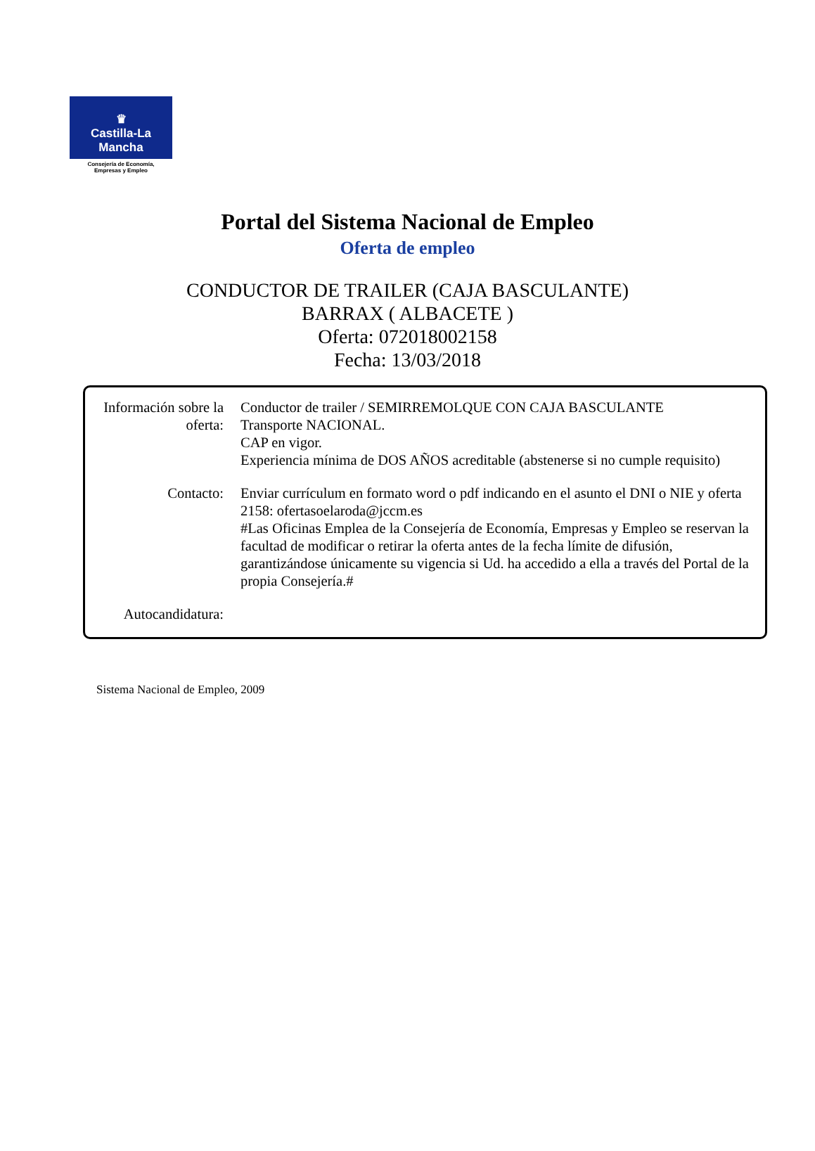♛
Castilla-La Mancha
Consejería de Economía,
Empresas y Empleo
Portal del Sistema Nacional de Empleo
Oferta de empleo
CONDUCTOR DE TRAILER (CAJA BASCULANTE)
BARRAX ( ALBACETE )
Oferta: 072018002158
Fecha: 13/03/2018
| Información sobre la oferta: | Conductor de trailer / SEMIRREMOLQUE CON CAJA BASCULANTE Transporte NACIONAL. CAP en vigor. Experiencia mínima de DOS AÑOS acreditable (abstenerse si no cumple requisito) |
| Contacto: | Enviar currículum en formato word o pdf indicando en el asunto el DNI o NIE y oferta 2158: ofertasoelaroda@jccm.es #Las Oficinas Emplea de la Consejería de Economía, Empresas y Empleo se reservan la facultad de modificar o retirar la oferta antes de la fecha límite de difusión, garantizándose únicamente su vigencia si Ud. ha accedido a ella a través del Portal de la propia Consejería.# |
| Autocandidatura: | |
Sistema Nacional de Empleo, 2009